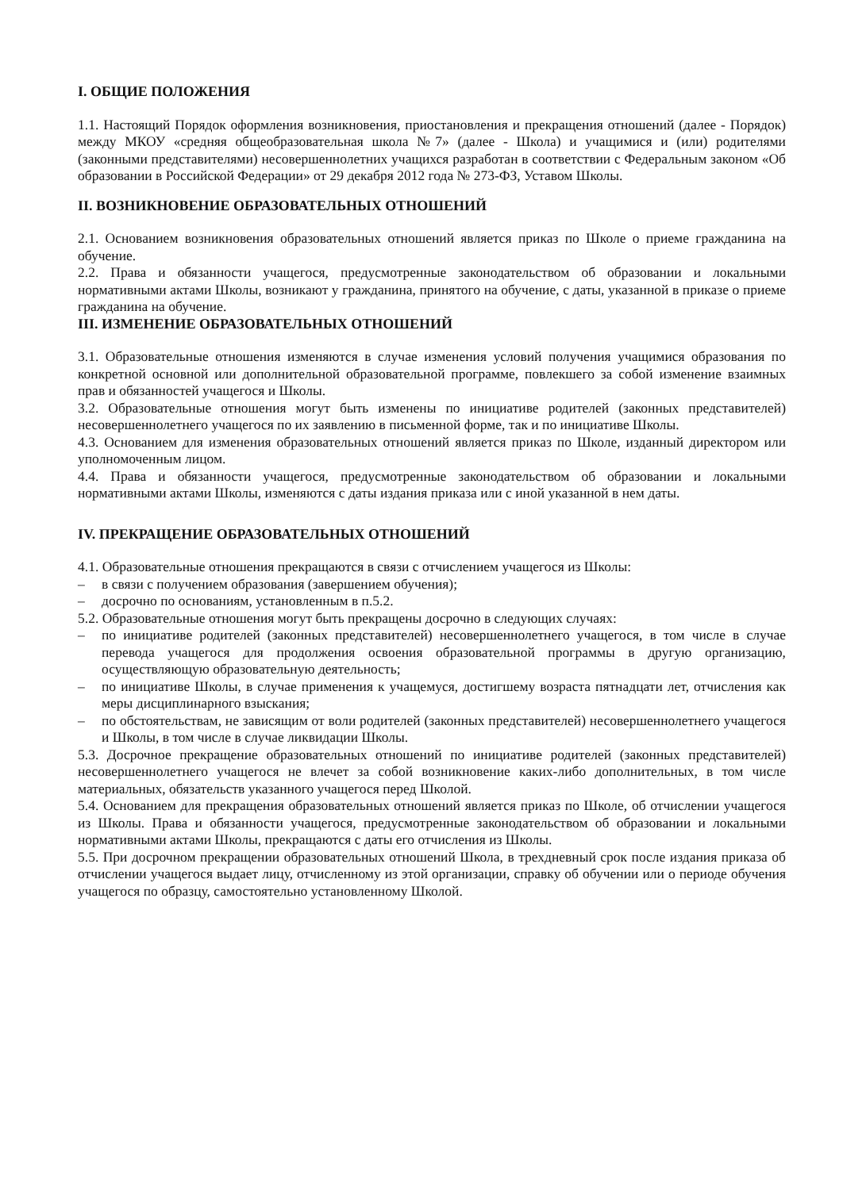I. ОБЩИЕ ПОЛОЖЕНИЯ
1.1. Настоящий Порядок оформления возникновения, приостановления и прекращения отношений (далее - Порядок) между МКОУ «средняя общеобразовательная школа №7» (далее - Школа) и учащимися и (или) родителями (законными представителями) несовершеннолетних учащихся разработан в соответствии с Федеральным законом «Об образовании в Российской Федерации» от 29 декабря 2012 года № 273-ФЗ, Уставом Школы.
II. ВОЗНИКНОВЕНИЕ ОБРАЗОВАТЕЛЬНЫХ ОТНОШЕНИЙ
2.1. Основанием возникновения образовательных отношений является приказ по Школе о приеме гражданина на обучение.
2.2. Права и обязанности учащегося, предусмотренные законодательством об образовании и локальными нормативными актами Школы, возникают у гражданина, принятого на обучение, с даты, указанной в приказе о приеме гражданина на обучение.
III. ИЗМЕНЕНИЕ ОБРАЗОВАТЕЛЬНЫХ ОТНОШЕНИЙ
3.1. Образовательные отношения изменяются в случае изменения условий получения учащимися образования по конкретной основной или дополнительной образовательной программе, повлекшего за собой изменение взаимных прав и обязанностей учащегося и Школы.
3.2. Образовательные отношения могут быть изменены по инициативе родителей (законных представителей) несовершеннолетнего учащегося по их заявлению в письменной форме, так и по инициативе Школы.
4.3. Основанием для изменения образовательных отношений является приказ по Школе, изданный директором или уполномоченным лицом.
4.4. Права и обязанности учащегося, предусмотренные законодательством об образовании и локальными нормативными актами Школы, изменяются с даты издания приказа или с иной указанной в нем даты.
IV. ПРЕКРАЩЕНИЕ ОБРАЗОВАТЕЛЬНЫХ ОТНОШЕНИЙ
4.1. Образовательные отношения прекращаются в связи с отчислением учащегося из Школы:
– в связи с получением образования (завершением обучения);
– досрочно по основаниям, установленным в п.5.2.
5.2. Образовательные отношения могут быть прекращены досрочно в следующих случаях:
– по инициативе родителей (законных представителей) несовершеннолетнего учащегося, в том числе в случае перевода учащегося для продолжения освоения образовательной программы в другую организацию, осуществляющую образовательную деятельность;
– по инициативе Школы, в случае применения к учащемуся, достигшему возраста пятнадцати лет, отчисления как меры дисциплинарного взыскания;
– по обстоятельствам, не зависящим от воли родителей (законных представителей) несовершеннолетнего учащегося и Школы, в том числе в случае ликвидации Школы.
5.3. Досрочное прекращение образовательных отношений по инициативе родителей (законных представителей) несовершеннолетнего учащегося не влечет за собой возникновение каких-либо дополнительных, в том числе материальных, обязательств указанного учащегося перед Школой.
5.4. Основанием для прекращения образовательных отношений является приказ по Школе, об отчислении учащегося из Школы. Права и обязанности учащегося, предусмотренные законодательством об образовании и локальными нормативными актами Школы, прекращаются с даты его отчисления из Школы.
5.5. При досрочном прекращении образовательных отношений Школа, в трехдневный срок после издания приказа об отчислении учащегося выдает лицу, отчисленному из этой организации, справку об обучении или о периоде обучения учащегося по образцу, самостоятельно установленному Школой.